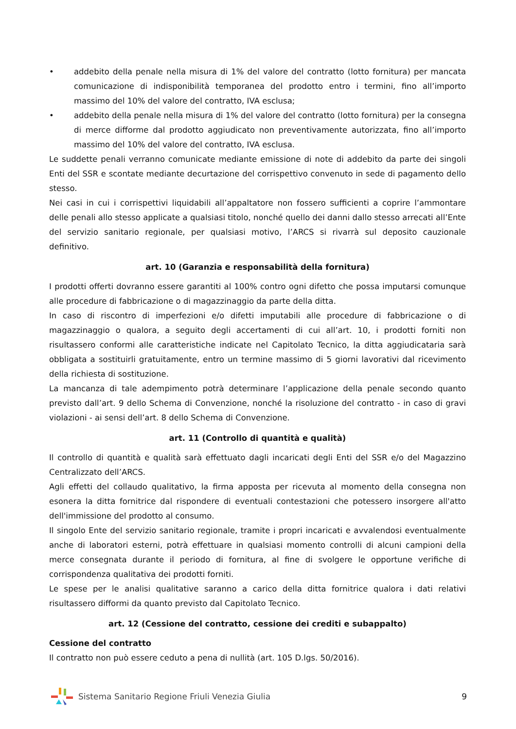• addebito della penale nella misura di 1% del valore del contratto (lotto fornitura) per mancata comunicazione di indisponibilità temporanea del prodotto entro i termini, fino all’importo massimo del 10% del valore del contratto, IVA esclusa;
• addebito della penale nella misura di 1% del valore del contratto (lotto fornitura) per la consegna di merce difforme dal prodotto aggiudicato non preventivamente autorizzata, fino all’importo massimo del 10% del valore del contratto, IVA esclusa.
Le suddette penali verranno comunicate mediante emissione di note di addebito da parte dei singoli Enti del SSR e scontate mediante decurtazione del corrispettivo convenuto in sede di pagamento dello stesso.
Nei casi in cui i corrispettivi liquidabili all’appaltatore non fossero sufficienti a coprire l’ammontare delle penali allo stesso applicate a qualsiasi titolo, nonché quello dei danni dallo stesso arrecati all’Ente del servizio sanitario regionale, per qualsiasi motivo, l’ARCS si rivarrà sul deposito cauzionale definitivo.
art. 10 (Garanzia e responsabilità della fornitura)
I prodotti offerti dovranno essere garantiti al 100% contro ogni difetto che possa imputarsi comunque alle procedure di fabbricazione o di magazzinaggio da parte della ditta.
In caso di riscontro di imperfezioni e/o difetti imputabili alle procedure di fabbricazione o di magazzinaggio o qualora, a seguito degli accertamenti di cui all’art. 10, i prodotti forniti non risultassero conformi alle caratteristiche indicate nel Capitolato Tecnico, la ditta aggiudicataria sarà obbligata a sostituirli gratuitamente, entro un termine massimo di 5 giorni lavorativi dal ricevimento della richiesta di sostituzione.
La mancanza di tale adempimento potrà determinare l’applicazione della penale secondo quanto previsto dall’art. 9 dello Schema di Convenzione, nonché la risoluzione del contratto - in caso di gravi violazioni - ai sensi dell’art. 8 dello Schema di Convenzione.
art. 11 (Controllo di quantità e qualità)
Il controllo di quantità e qualità sarà effettuato dagli incaricati degli Enti del SSR e/o del Magazzino Centralizzato dell’ARCS.
Agli effetti del collaudo qualitativo, la firma apposta per ricevuta al momento della consegna non esonera la ditta fornitrice dal rispondere di eventuali contestazioni che potessero insorgere all'atto dell'immissione del prodotto al consumo.
Il singolo Ente del servizio sanitario regionale, tramite i propri incaricati e avvalendosi eventualmente anche di laboratori esterni, potrà effettuare in qualsiasi momento controlli di alcuni campioni della merce consegnata durante il periodo di fornitura, al fine di svolgere le opportune verifiche di corrispondenza qualitativa dei prodotti forniti.
Le spese per le analisi qualitative saranno a carico della ditta fornitrice qualora i dati relativi risultassero difformi da quanto previsto dal Capitolato Tecnico.
art. 12 (Cessione del contratto, cessione dei crediti e subappalto)
Cessione del contratto
Il contratto non può essere ceduto a pena di nullità (art. 105 D.lgs. 50/2016).
Sistema Sanitario Regione Friuli Venezia Giulia
9